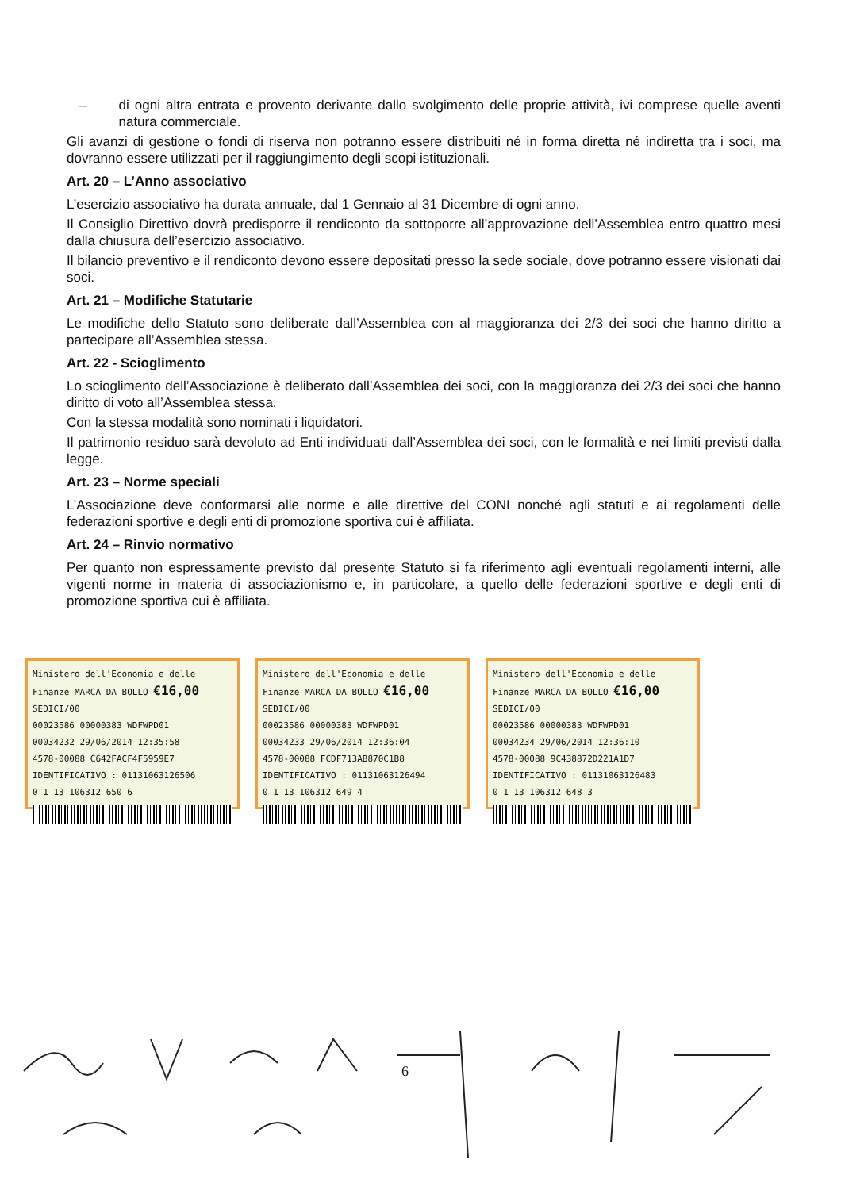– di ogni altra entrata e provento derivante dallo svolgimento delle proprie attività, ivi comprese quelle aventi natura commerciale.
Gli avanzi di gestione o fondi di riserva non potranno essere distribuiti né in forma diretta né indiretta tra i soci, ma dovranno essere utilizzati per il raggiungimento degli scopi istituzionali.
Art. 20 – L’Anno associativo
L’esercizio associativo ha durata annuale, dal 1 Gennaio al 31 Dicembre di ogni anno.
Il Consiglio Direttivo dovrà predisporre il rendiconto da sottoporre all’approvazione dell’Assemblea entro quattro mesi dalla chiusura dell’esercizio associativo.
Il bilancio preventivo e il rendiconto devono essere depositati presso la sede sociale, dove potranno essere visionati dai soci.
Art. 21 – Modifiche Statutarie
Le modifiche dello Statuto sono deliberate dall’Assemblea con al maggioranza dei 2/3 dei soci che hanno diritto a partecipare all’Assemblea stessa.
Art. 22 - Scioglimento
Lo scioglimento dell’Associazione è deliberato dall’Assemblea dei soci, con la maggioranza dei 2/3 dei soci che hanno diritto di voto all’Assemblea stessa.
Con la stessa modalità sono nominati i liquidatori.
Il patrimonio residuo sarà devoluto ad Enti individuati dall’Assemblea dei soci, con le formalità e nei limiti previsti dalla legge.
Art. 23 – Norme speciali
L’Associazione deve conformarsi alle norme e alle direttive del CONI nonché agli statuti e ai regolamenti delle federazioni sportive e degli enti di promozione sportiva cui è affiliata.
Art. 24 – Rinvio normativo
Per quanto non espressamente previsto dal presente Statuto si fa riferimento agli eventuali regolamenti interni, alle vigenti norme in materia di associazionismo e, in particolare, a quello delle federazioni sportive e degli enti di promozione sportiva cui è affiliata.
Ministero dell'Economia e delle Finanze MARCA DA BOLLO €16,00 SEDICI/00
00023586 00000383 WDFWPD01
00034232 29/06/2014 12:35:58
4578-00088 C642FACF4F5959E7
IDENTIFICATIVO : 01131063126506
0 1 13 106312 650 6
Ministero dell'Economia e delle Finanze MARCA DA BOLLO €16,00 SEDICI/00
00023586 00000383 WDFWPD01
00034233 29/06/2014 12:36:04
4578-00088 FCDF713AB870C1B8
IDENTIFICATIVO : 01131063126494
0 1 13 106312 649 4
Ministero dell'Economia e delle Finanze MARCA DA BOLLO €16,00 SEDICI/00
00023586 00000383 WDFWPD01
00034234 29/06/2014 12:36:10
4578-00088 9C438872D221A1D7
IDENTIFICATIVO : 01131063126483
0 1 13 106312 648 3
6